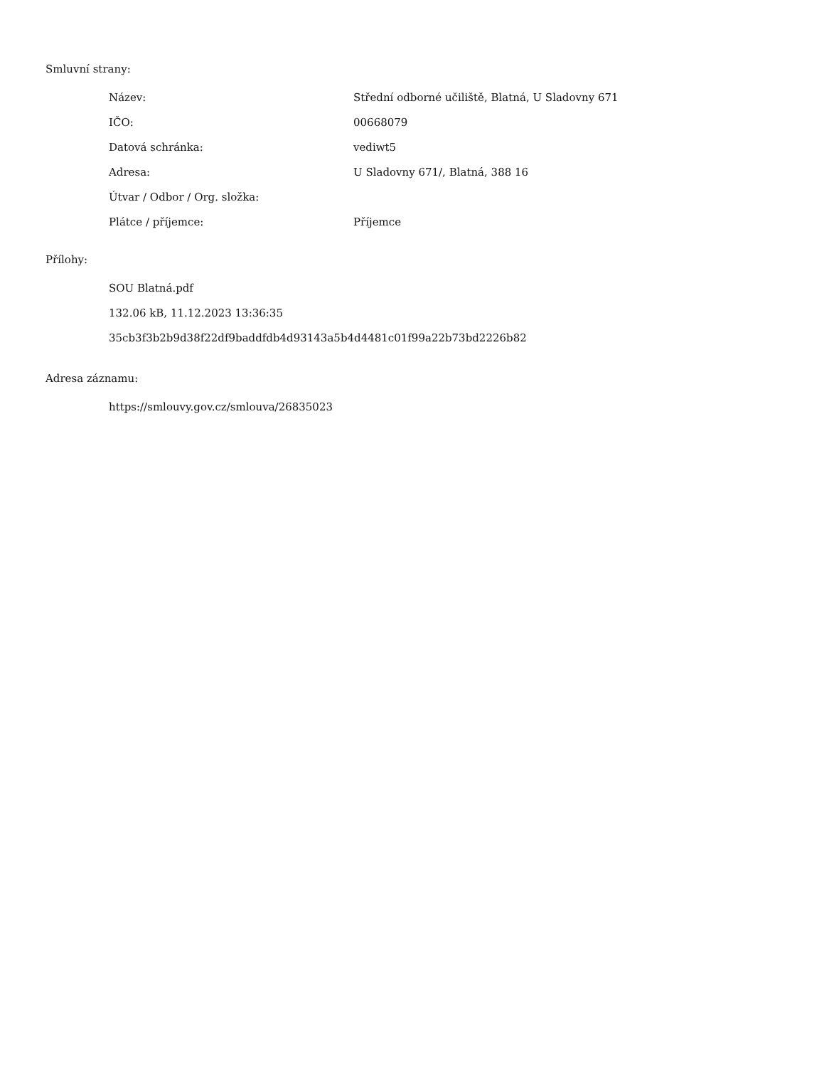Smluvní strany:
| Název: | Střední odborné učiliště, Blatná, U Sladovny 671 |
| IČO: | 00668079 |
| Datová schránka: | vediwt5 |
| Adresa: | U Sladovny 671/, Blatná, 388 16 |
| Útvar / Odbor / Org. složka: | |
| Plátce / příjemce: | Příjemce |
Přílohy:
SOU Blatná.pdf
132.06 kB, 11.12.2023 13:36:35
35cb3f3b2b9d38f22df9baddfdb4d93143a5b4d4481c01f99a22b73bd2226b82
Adresa záznamu:
https://smlouvy.gov.cz/smlouva/26835023